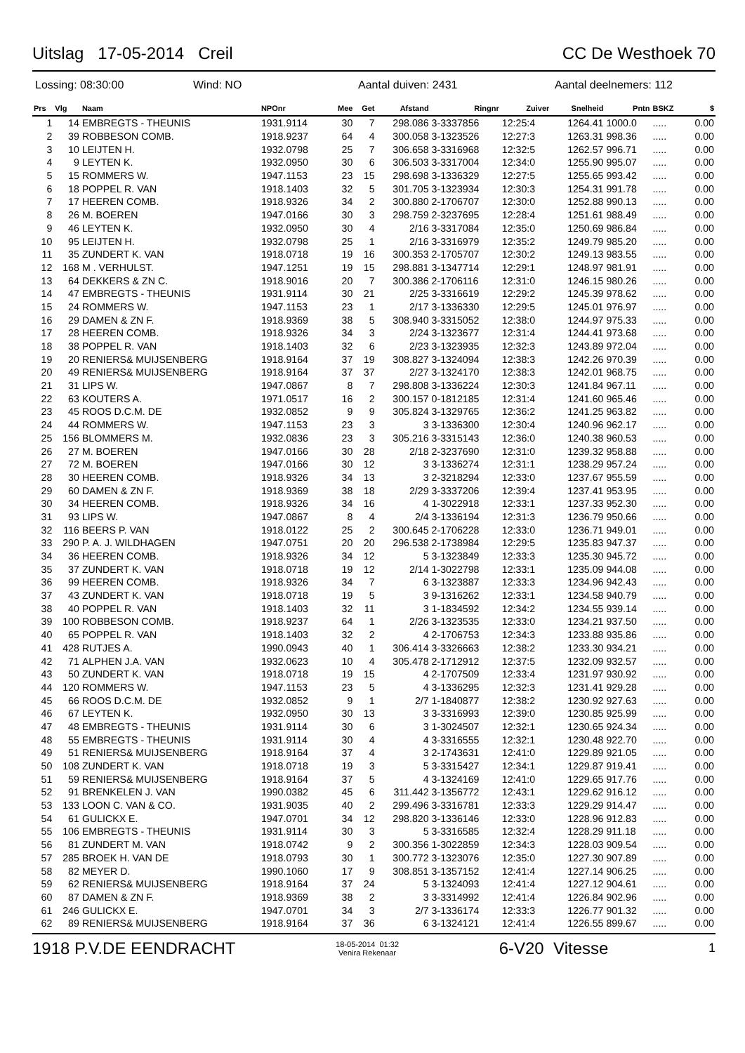Uitslag 17-05-2014 Creil CC De Westhoek 70
Lossing: 08:30:00 Wind: NO Aantal duiven: 2431 Aantal deelnemers: 112
| Prs | Vlg | Naam | NPOnr | Mee | Get | Afstand | Ringnr | Zuiver | Snelheid | Pntn | BSKZ | $ |
| --- | --- | --- | --- | --- | --- | --- | --- | --- | --- | --- | --- | --- |
| 1 | 14 | EMBREGTS - THEUNIS | 1931.9114 | 30 | 7 | 298.086 | 3-3337856 | 12:25:4 | 1264.41 | 1000.0 | ..... | 0.00 |
| 2 | 39 | ROBBESON COMB. | 1918.9237 | 64 | 4 | 300.058 | 3-1323526 | 12:27:3 | 1263.31 | 998.36 | ..... | 0.00 |
| 3 | 10 | LEIJTEN H. | 1932.0798 | 25 | 7 | 306.658 | 3-3316968 | 12:32:5 | 1262.57 | 996.71 | ..... | 0.00 |
| 4 | 9 | LEYTEN K. | 1932.0950 | 30 | 6 | 306.503 | 3-3317004 | 12:34:0 | 1255.90 | 995.07 | ..... | 0.00 |
| 5 | 15 | ROMMERS W. | 1947.1153 | 23 | 15 | 298.698 | 3-1336329 | 12:27:5 | 1255.65 | 993.42 | ..... | 0.00 |
| 6 | 18 | POPPEL R. VAN | 1918.1403 | 32 | 5 | 301.705 | 3-1323934 | 12:30:3 | 1254.31 | 991.78 | ..... | 0.00 |
| 7 | 17 | HEEREN COMB. | 1918.9326 | 34 | 2 | 300.880 | 2-1706707 | 12:30:0 | 1252.88 | 990.13 | ..... | 0.00 |
| 8 | 26 | M. BOEREN | 1947.0166 | 30 | 3 | 298.759 | 2-3237695 | 12:28:4 | 1251.61 | 988.49 | ..... | 0.00 |
| 9 | 46 | LEYTEN K. | 1932.0950 | 30 | 4 | 2/16 | 3-3317084 | 12:35:0 | 1250.69 | 986.84 | ..... | 0.00 |
| 10 | 95 | LEIJTEN H. | 1932.0798 | 25 | 1 | 2/16 | 3-3316979 | 12:35:2 | 1249.79 | 985.20 | ..... | 0.00 |
| 11 | 35 | ZUNDERT K. VAN | 1918.0718 | 19 | 16 | 300.353 | 2-1705707 | 12:30:2 | 1249.13 | 983.55 | ..... | 0.00 |
| 12 | 168 | M . VERHULST. | 1947.1251 | 19 | 15 | 298.881 | 3-1347714 | 12:29:1 | 1248.97 | 981.91 | ..... | 0.00 |
| 13 | 64 | DEKKERS & ZN C. | 1918.9016 | 20 | 7 | 300.386 | 2-1706116 | 12:31:0 | 1246.15 | 980.26 | ..... | 0.00 |
| 14 | 47 | EMBREGTS - THEUNIS | 1931.9114 | 30 | 21 | 2/25 | 3-3316619 | 12:29:2 | 1245.39 | 978.62 | ..... | 0.00 |
| 15 | 24 | ROMMERS W. | 1947.1153 | 23 | 1 | 2/17 | 3-1336330 | 12:29:5 | 1245.01 | 976.97 | ..... | 0.00 |
| 16 | 29 | DAMEN & ZN F. | 1918.9369 | 38 | 5 | 308.940 | 3-3315052 | 12:38:0 | 1244.97 | 975.33 | ..... | 0.00 |
| 17 | 28 | HEEREN COMB. | 1918.9326 | 34 | 3 | 2/24 | 3-1323677 | 12:31:4 | 1244.41 | 973.68 | ..... | 0.00 |
| 18 | 38 | POPPEL R. VAN | 1918.1403 | 32 | 6 | 2/23 | 3-1323935 | 12:32:3 | 1243.89 | 972.04 | ..... | 0.00 |
| 19 | 20 | RENIERS& MUIJSENBERG | 1918.9164 | 37 | 19 | 308.827 | 3-1324094 | 12:38:3 | 1242.26 | 970.39 | ..... | 0.00 |
| 20 | 49 | RENIERS& MUIJSENBERG | 1918.9164 | 37 | 37 | 2/27 | 3-1324170 | 12:38:3 | 1242.01 | 968.75 | ..... | 0.00 |
| 21 | 31 | LIPS W. | 1947.0867 | 8 | 7 | 298.808 | 3-1336224 | 12:30:3 | 1241.84 | 967.11 | ..... | 0.00 |
| 22 | 63 | KOUTERS A. | 1971.0517 | 16 | 2 | 300.157 | 0-1812185 | 12:31:4 | 1241.60 | 965.46 | ..... | 0.00 |
| 23 | 45 | ROOS D.C.M. DE | 1932.0852 | 9 | 9 | 305.824 | 3-1329765 | 12:36:2 | 1241.25 | 963.82 | ..... | 0.00 |
| 24 | 44 | ROMMERS W. | 1947.1153 | 23 | 3 | 3 | 3-1336300 | 12:30:4 | 1240.96 | 962.17 | ..... | 0.00 |
| 25 | 156 | BLOMMERS M. | 1932.0836 | 23 | 3 | 305.216 | 3-3315143 | 12:36:0 | 1240.38 | 960.53 | ..... | 0.00 |
| 26 | 27 | M. BOEREN | 1947.0166 | 30 | 28 | 2/18 | 2-3237690 | 12:31:0 | 1239.32 | 958.88 | ..... | 0.00 |
| 27 | 72 | M. BOEREN | 1947.0166 | 30 | 12 | 3 | 3-1336274 | 12:31:1 | 1238.29 | 957.24 | ..... | 0.00 |
| 28 | 30 | HEEREN COMB. | 1918.9326 | 34 | 13 | 3 | 2-3218294 | 12:33:0 | 1237.67 | 955.59 | ..... | 0.00 |
| 29 | 60 | DAMEN & ZN F. | 1918.9369 | 38 | 18 | 2/29 | 3-3337206 | 12:39:4 | 1237.41 | 953.95 | ..... | 0.00 |
| 30 | 34 | HEEREN COMB. | 1918.9326 | 34 | 16 | 4 | 1-3022918 | 12:33:1 | 1237.33 | 952.30 | ..... | 0.00 |
| 31 | 93 | LIPS W. | 1947.0867 | 8 | 4 | 2/4 | 3-1336194 | 12:31:3 | 1236.79 | 950.66 | ..... | 0.00 |
| 32 | 116 | BEERS P. VAN | 1918.0122 | 25 | 2 | 300.645 | 2-1706228 | 12:33:0 | 1236.71 | 949.01 | ..... | 0.00 |
| 33 | 290 | P. A. J. WILDHAGEN | 1947.0751 | 20 | 20 | 296.538 | 2-1738984 | 12:29:5 | 1235.83 | 947.37 | ..... | 0.00 |
| 34 | 36 | HEEREN COMB. | 1918.9326 | 34 | 12 | 5 | 3-1323849 | 12:33:3 | 1235.30 | 945.72 | ..... | 0.00 |
| 35 | 37 | ZUNDERT K. VAN | 1918.0718 | 19 | 12 | 2/14 | 1-3022798 | 12:33:1 | 1235.09 | 944.08 | ..... | 0.00 |
| 36 | 99 | HEEREN COMB. | 1918.9326 | 34 | 7 | 6 | 3-1323887 | 12:33:3 | 1234.96 | 942.43 | ..... | 0.00 |
| 37 | 43 | ZUNDERT K. VAN | 1918.0718 | 19 | 5 | 3 | 9-1316262 | 12:33:1 | 1234.58 | 940.79 | ..... | 0.00 |
| 38 | 40 | POPPEL R. VAN | 1918.1403 | 32 | 11 | 3 | 1-1834592 | 12:34:2 | 1234.55 | 939.14 | ..... | 0.00 |
| 39 | 100 | ROBBESON COMB. | 1918.9237 | 64 | 1 | 2/26 | 3-1323535 | 12:33:0 | 1234.21 | 937.50 | ..... | 0.00 |
| 40 | 65 | POPPEL R. VAN | 1918.1403 | 32 | 2 | 4 | 2-1706753 | 12:34:3 | 1233.88 | 935.86 | ..... | 0.00 |
| 41 | 428 | RUTJES A. | 1990.0943 | 40 | 1 | 306.414 | 3-3326663 | 12:38:2 | 1233.30 | 934.21 | ..... | 0.00 |
| 42 | 71 | ALPHEN J.A. VAN | 1932.0623 | 10 | 4 | 305.478 | 2-1712912 | 12:37:5 | 1232.09 | 932.57 | ..... | 0.00 |
| 43 | 50 | ZUNDERT K. VAN | 1918.0718 | 19 | 15 | 4 | 2-1707509 | 12:33:4 | 1231.97 | 930.92 | ..... | 0.00 |
| 44 | 120 | ROMMERS W. | 1947.1153 | 23 | 5 | 4 | 3-1336295 | 12:32:3 | 1231.41 | 929.28 | ..... | 0.00 |
| 45 | 66 | ROOS D.C.M. DE | 1932.0852 | 9 | 1 | 2/7 | 1-1840877 | 12:38:2 | 1230.92 | 927.63 | ..... | 0.00 |
| 46 | 67 | LEYTEN K. | 1932.0950 | 30 | 13 | 3 | 3-3316993 | 12:39:0 | 1230.85 | 925.99 | ..... | 0.00 |
| 47 | 48 | EMBREGTS - THEUNIS | 1931.9114 | 30 | 6 | 3 | 1-3024507 | 12:32:1 | 1230.65 | 924.34 | ..... | 0.00 |
| 48 | 55 | EMBREGTS - THEUNIS | 1931.9114 | 30 | 4 | 4 | 3-3316555 | 12:32:1 | 1230.48 | 922.70 | ..... | 0.00 |
| 49 | 51 | RENIERS& MUIJSENBERG | 1918.9164 | 37 | 4 | 3 | 2-1743631 | 12:41:0 | 1229.89 | 921.05 | ..... | 0.00 |
| 50 | 108 | ZUNDERT K. VAN | 1918.0718 | 19 | 3 | 5 | 3-3315427 | 12:34:1 | 1229.87 | 919.41 | ..... | 0.00 |
| 51 | 59 | RENIERS& MUIJSENBERG | 1918.9164 | 37 | 5 | 4 | 3-1324169 | 12:41:0 | 1229.65 | 917.76 | ..... | 0.00 |
| 52 | 91 | BRENKELEN J. VAN | 1990.0382 | 45 | 6 | 311.442 | 3-1356772 | 12:43:1 | 1229.62 | 916.12 | ..... | 0.00 |
| 53 | 133 | LOON C. VAN & CO. | 1931.9035 | 40 | 2 | 299.496 | 3-3316781 | 12:33:3 | 1229.29 | 914.47 | ..... | 0.00 |
| 54 | 61 | GULICKX E. | 1947.0701 | 34 | 12 | 298.820 | 3-1336146 | 12:33:0 | 1228.96 | 912.83 | ..... | 0.00 |
| 55 | 106 | EMBREGTS - THEUNIS | 1931.9114 | 30 | 3 | 5 | 3-3316585 | 12:32:4 | 1228.29 | 911.18 | ..... | 0.00 |
| 56 | 81 | ZUNDERT M. VAN | 1918.0742 | 9 | 2 | 300.356 | 1-3022859 | 12:34:3 | 1228.03 | 909.54 | ..... | 0.00 |
| 57 | 285 | BROEK H. VAN DE | 1918.0793 | 30 | 1 | 300.772 | 3-1323076 | 12:35:0 | 1227.30 | 907.89 | ..... | 0.00 |
| 58 | 82 | MEYER D. | 1990.1060 | 17 | 9 | 308.851 | 3-1357152 | 12:41:4 | 1227.14 | 906.25 | ..... | 0.00 |
| 59 | 62 | RENIERS& MUIJSENBERG | 1918.9164 | 37 | 24 | 5 | 3-1324093 | 12:41:4 | 1227.12 | 904.61 | ..... | 0.00 |
| 60 | 87 | DAMEN & ZN F. | 1918.9369 | 38 | 2 | 3 | 3-3314992 | 12:41:4 | 1226.84 | 902.96 | ..... | 0.00 |
| 61 | 246 | GULICKX E. | 1947.0701 | 34 | 3 | 2/7 | 3-1336174 | 12:33:3 | 1226.77 | 901.32 | ..... | 0.00 |
| 62 | 89 | RENIERS& MUIJSENBERG | 1918.9164 | 37 | 36 | 6 | 3-1324121 | 12:41:4 | 1226.55 | 899.67 | ..... | 0.00 |
1918 P.V.DE EENDRACHT 18-05-2014 01:32
Venira Rekenaar 6-V20 Vitesse 1